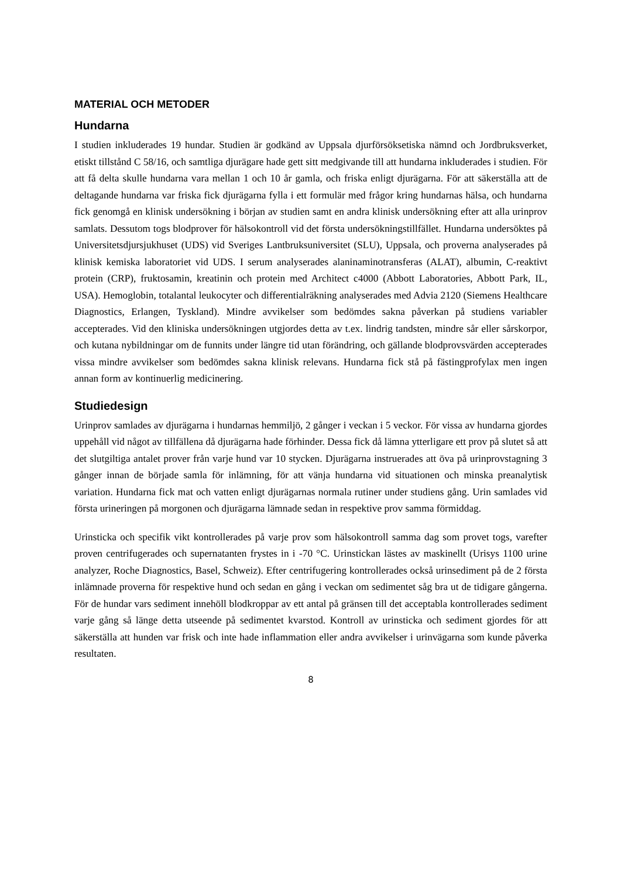MATERIAL OCH METODER
Hundarna
I studien inkluderades 19 hundar. Studien är godkänd av Uppsala djurförsöksetiska nämnd och Jordbruksverket, etiskt tillstånd C 58/16, och samtliga djurägare hade gett sitt medgivande till att hundarna inkluderades i studien. För att få delta skulle hundarna vara mellan 1 och 10 år gamla, och friska enligt djurägarna. För att säkerställa att de deltagande hundarna var friska fick djurägarna fylla i ett formulär med frågor kring hundarnas hälsa, och hundarna fick genomgå en klinisk undersökning i början av studien samt en andra klinisk undersökning efter att alla urinprov samlats. Dessutom togs blodprover för hälsokontroll vid det första undersökningstillfället. Hundarna undersöktes på Universitetsdjursjukhuset (UDS) vid Sveriges Lantbruksuniversitet (SLU), Uppsala, och proverna analyserades på klinisk kemiska laboratoriet vid UDS. I serum analyserades alaninaminotransferas (ALAT), albumin, C-reaktivt protein (CRP), fruktosamin, kreatinin och protein med Architect c4000 (Abbott Laboratories, Abbott Park, IL, USA). Hemoglobin, totalantal leukocyter och differentialräkning analyserades med Advia 2120 (Siemens Healthcare Diagnostics, Erlangen, Tyskland). Mindre avvikelser som bedömdes sakna påverkan på studiens variabler accepterades. Vid den kliniska undersökningen utgjordes detta av t.ex. lindrig tandsten, mindre sår eller sårskorpor, och kutana nybildningar om de funnits under längre tid utan förändring, och gällande blodprovsvärden accepterades vissa mindre avvikelser som bedömdes sakna klinisk relevans. Hundarna fick stå på fästingprofylax men ingen annan form av kontinuerlig medicinering.
Studiedesign
Urinprov samlades av djurägarna i hundarnas hemmiljö, 2 gånger i veckan i 5 veckor. För vissa av hundarna gjordes uppehåll vid något av tillfällena då djurägarna hade förhinder. Dessa fick då lämna ytterligare ett prov på slutet så att det slutgiltiga antalet prover från varje hund var 10 stycken. Djurägarna instruerades att öva på urinprovstagning 3 gånger innan de började samla för inlämning, för att vänja hundarna vid situationen och minska preanalytisk variation. Hundarna fick mat och vatten enligt djurägarnas normala rutiner under studiens gång. Urin samlades vid första urineringen på morgonen och djurägarna lämnade sedan in respektive prov samma förmiddag.
Urinsticka och specifik vikt kontrollerades på varje prov som hälsokontroll samma dag som provet togs, varefter proven centrifugerades och supernatanten frystes in i -70 °C. Urinstickan lästes av maskinellt (Urisys 1100 urine analyzer, Roche Diagnostics, Basel, Schweiz). Efter centrifugering kontrollerades också urinsediment på de 2 första inlämnade proverna för respektive hund och sedan en gång i veckan om sedimentet såg bra ut de tidigare gångerna. För de hundar vars sediment innehöll blodkroppar av ett antal på gränsen till det acceptabla kontrollerades sediment varje gång så länge detta utseende på sedimentet kvarstod. Kontroll av urinsticka och sediment gjordes för att säkerställa att hunden var frisk och inte hade inflammation eller andra avvikelser i urinvägarna som kunde påverka resultaten.
8